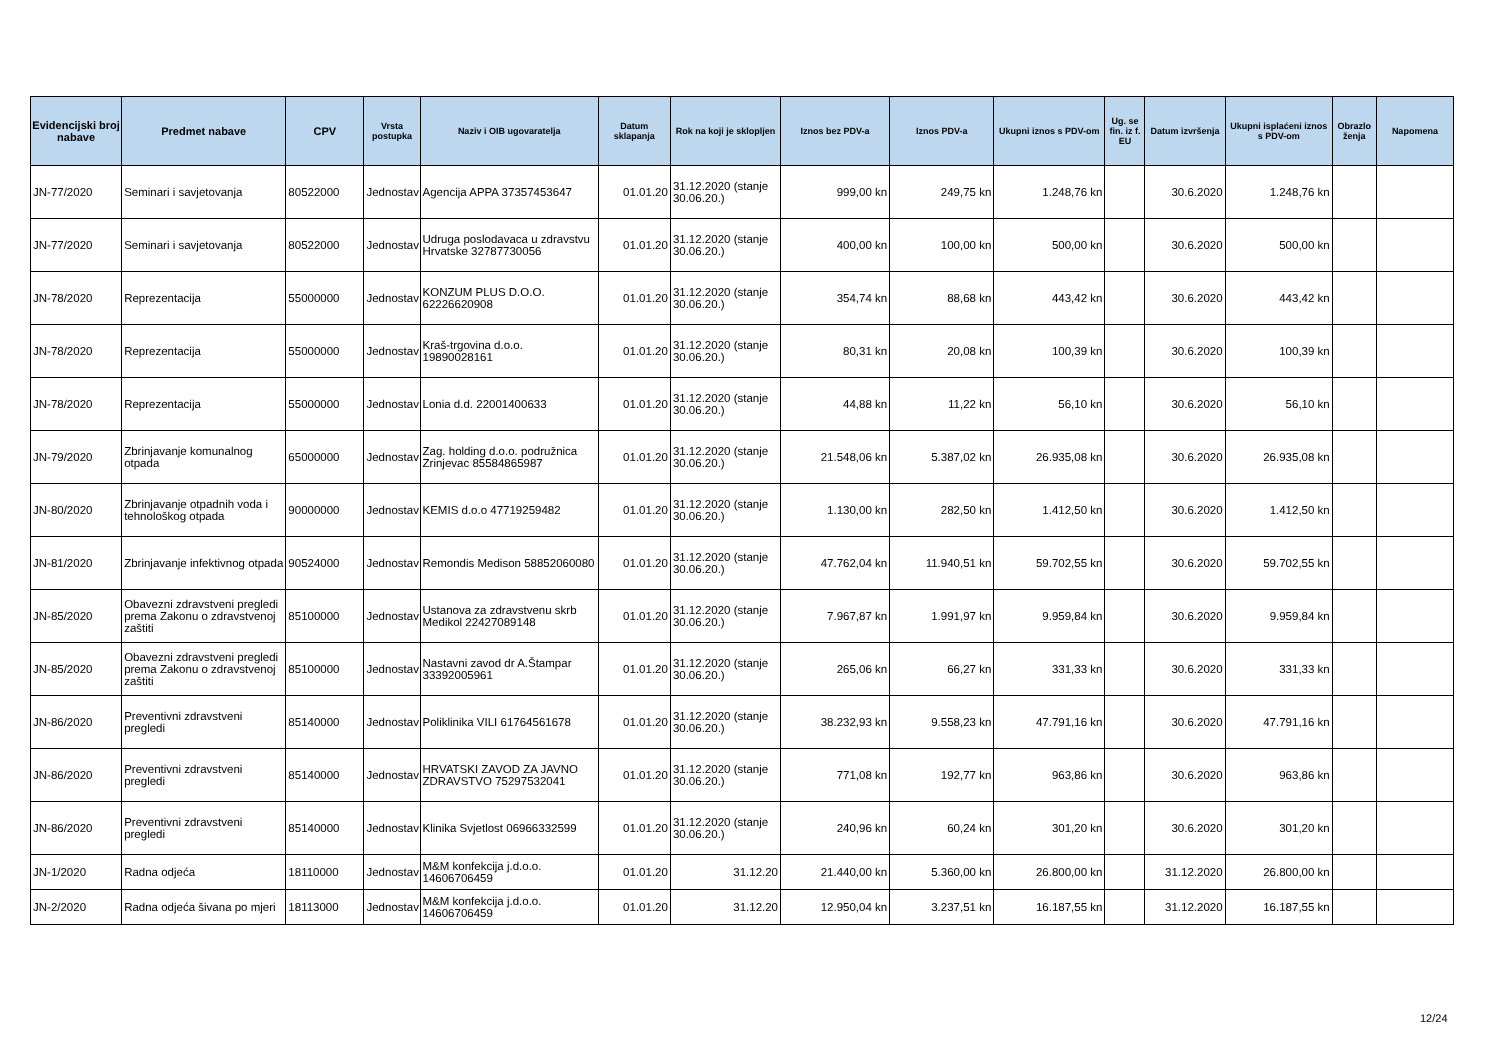| Evidencijski broj nabave | Predmet nabave | CPV | Vrsta postupka | Naziv i OIB ugovaratelja | Datum sklapanja | Rok na koji je sklopljen | Iznos bez PDV-a | Iznos PDV-a | Ukupni iznos s PDV-om | Ug. se fin. iz f. EU | Datum izvršenja | Ukupni isplaćeni iznos s PDV-om | Obrazlo ženja | Napomena |
| --- | --- | --- | --- | --- | --- | --- | --- | --- | --- | --- | --- | --- | --- | --- |
| JN-77/2020 | Seminari i savjetovanja | 80522000 | Jednostav | Agencija APPA 37357453647 | 01.01.20 | 31.12.2020 (stanje 30.06.20.) | 999,00 kn | 249,75 kn | 1.248,76 kn | | 30.6.2020 | 1.248,76 kn | | |
| JN-77/2020 | Seminari i savjetovanja | 80522000 | Jednostav | Udruga poslodavaca u zdravstvu Hrvatske 32787730056 | 01.01.20 | 31.12.2020 (stanje 30.06.20.) | 400,00 kn | 100,00 kn | 500,00 kn | | 30.6.2020 | 500,00 kn | | |
| JN-78/2020 | Reprezentacija | 55000000 | Jednostav | KONZUM PLUS D.O.O. 62226620908 | 01.01.20 | 31.12.2020 (stanje 30.06.20.) | 354,74 kn | 88,68 kn | 443,42 kn | | 30.6.2020 | 443,42 kn | | |
| JN-78/2020 | Reprezentacija | 55000000 | Jednostav | Kraš-trgovina d.o.o. 19890028161 | 01.01.20 | 31.12.2020 (stanje 30.06.20.) | 80,31 kn | 20,08 kn | 100,39 kn | | 30.6.2020 | 100,39 kn | | |
| JN-78/2020 | Reprezentacija | 55000000 | Jednostav | Lonia d.d. 22001400633 | 01.01.20 | 31.12.2020 (stanje 30.06.20.) | 44,88 kn | 11,22 kn | 56,10 kn | | 30.6.2020 | 56,10 kn | | |
| JN-79/2020 | Zbrinjavanje komunalnog otpada | 65000000 | Jednostav | Zag. holding d.o.o. podružnica Zrinjevac 85584865987 | 01.01.20 | 31.12.2020 (stanje 30.06.20.) | 21.548,06 kn | 5.387,02 kn | 26.935,08 kn | | 30.6.2020 | 26.935,08 kn | | |
| JN-80/2020 | Zbrinjavanje otpadnih voda i tehnološkog otpada | 90000000 | Jednostav | KEMIS d.o.o 47719259482 | 01.01.20 | 31.12.2020 (stanje 30.06.20.) | 1.130,00 kn | 282,50 kn | 1.412,50 kn | | 30.6.2020 | 1.412,50 kn | | |
| JN-81/2020 | Zbrinjavanje infektivnog otpada | 90524000 | Jednostav | Remondis Medison 58852060080 | 01.01.20 | 31.12.2020 (stanje 30.06.20.) | 47.762,04 kn | 11.940,51 kn | 59.702,55 kn | | 30.6.2020 | 59.702,55 kn | | |
| JN-85/2020 | Obavezni zdravstveni pregledi prema Zakonu o zdravstvenoj zaštiti | 85100000 | Jednostav | Ustanova za zdravstvenu skrb Medikol 22427089148 | 01.01.20 | 31.12.2020 (stanje 30.06.20.) | 7.967,87 kn | 1.991,97 kn | 9.959,84 kn | | 30.6.2020 | 9.959,84 kn | | |
| JN-85/2020 | Obavezni zdravstveni pregledi prema Zakonu o zdravstvenoj zaštiti | 85100000 | Jednostav | Nastavni zavod dr A.Štampar 33392005961 | 01.01.20 | 31.12.2020 (stanje 30.06.20.) | 265,06 kn | 66,27 kn | 331,33 kn | | 30.6.2020 | 331,33 kn | | |
| JN-86/2020 | Preventivni zdravstveni pregledi | 85140000 | Jednostav | Poliklinika VILI 61764561678 | 01.01.20 | 31.12.2020 (stanje 30.06.20.) | 38.232,93 kn | 9.558,23 kn | 47.791,16 kn | | 30.6.2020 | 47.791,16 kn | | |
| JN-86/2020 | Preventivni zdravstveni pregledi | 85140000 | Jednostav | HRVATSKI ZAVOD ZA JAVNO ZDRAVSTVO 75297532041 | 01.01.20 | 31.12.2020 (stanje 30.06.20.) | 771,08 kn | 192,77 kn | 963,86 kn | | 30.6.2020 | 963,86 kn | | |
| JN-86/2020 | Preventivni zdravstveni pregledi | 85140000 | Jednostav | Klinika Svjetlost 06966332599 | 01.01.20 | 31.12.2020 (stanje 30.06.20.) | 240,96 kn | 60,24 kn | 301,20 kn | | 30.6.2020 | 301,20 kn | | |
| JN-1/2020 | Radna odjeća | 18110000 | Jednostav | M&M konfekcija j.d.o.o. 14606706459 | 01.01.20 | 31.12.20 | 21.440,00 kn | 5.360,00 kn | 26.800,00 kn | | 31.12.2020 | 26.800,00 kn | | |
| JN-2/2020 | Radna odjeća šivana po mjeri | 18113000 | Jednostav | M&M konfekcija j.d.o.o. 14606706459 | 01.01.20 | 31.12.20 | 12.950,04 kn | 3.237,51 kn | 16.187,55 kn | | 31.12.2020 | 16.187,55 kn | | |
12/24